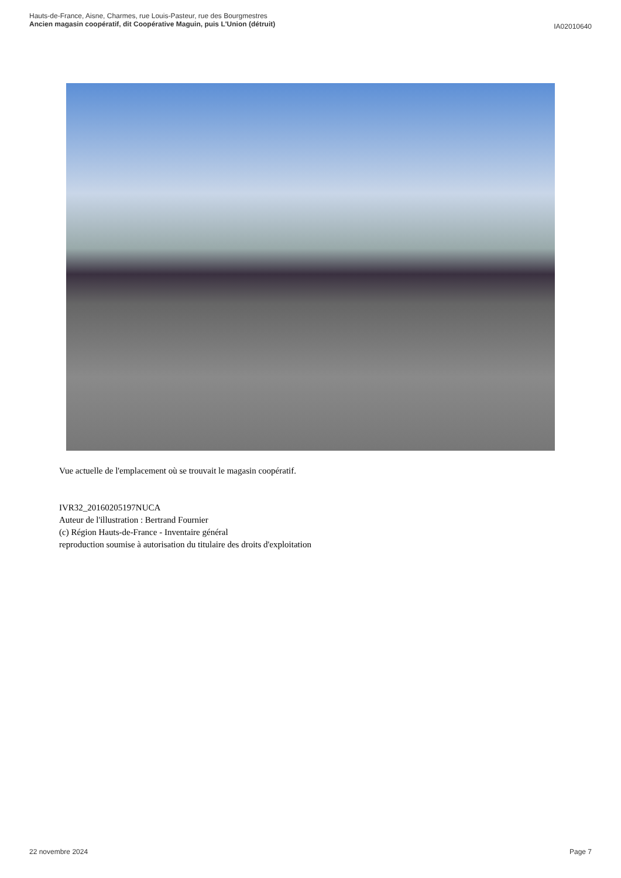Hauts-de-France, Aisne, Charmes, rue Louis-Pasteur, rue des Bourgmestres
Ancien magasin coopératif, dit Coopérative Maguin, puis L'Union (détruit)
IA02010640
Vue actuelle de l'emplacement où se trouvait le magasin coopératif.
IVR32_20160205197NUCA
Auteur de l'illustration : Bertrand Fournier
(c) Région Hauts-de-France - Inventaire général
reproduction soumise à autorisation du titulaire des droits d'exploitation
22 novembre 2024 Page 7